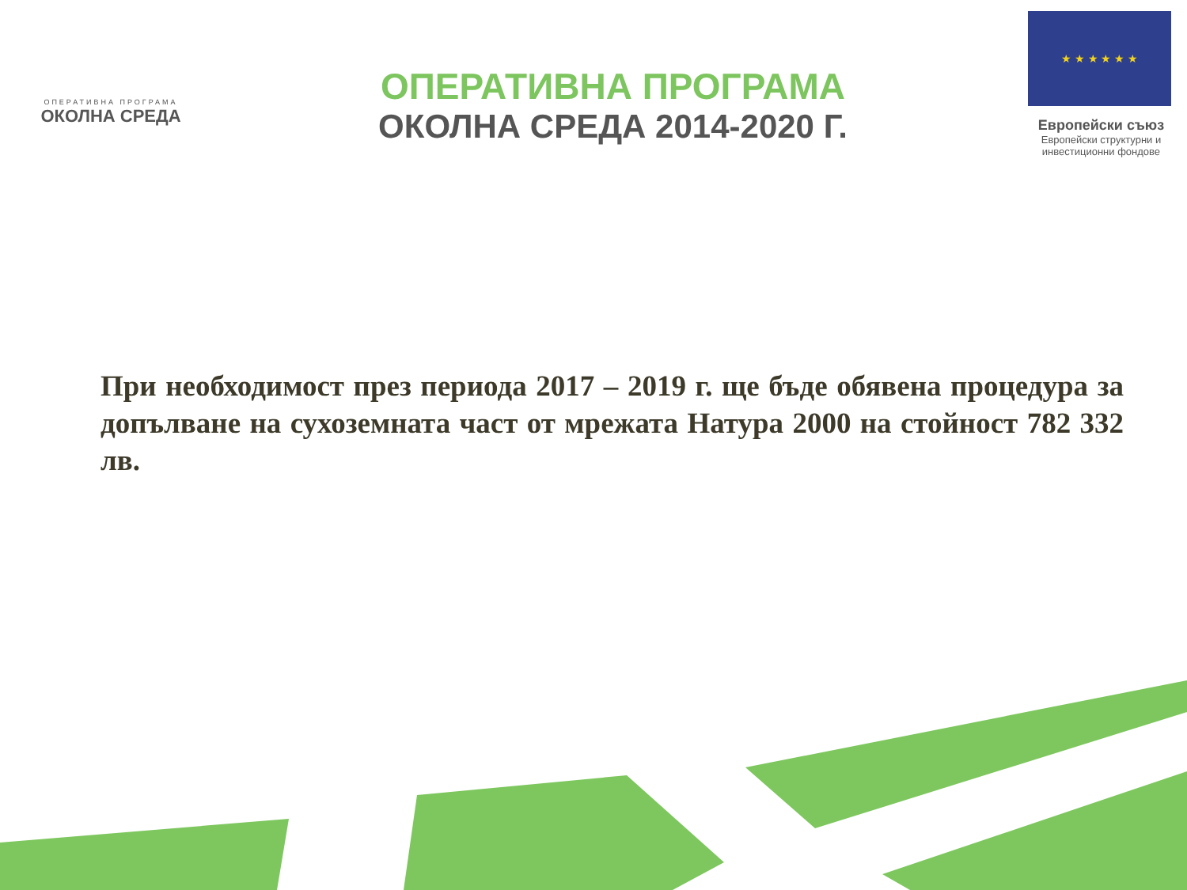ОПЕРАТИВНА ПРОГРАМА
ОКОЛНА СРЕДА
ОПЕРАТИВНА ПРОГРАМА
ОКОЛНА СРЕДА 2014-2020 Г.
★ ★ ★ ★ ★ ★
Европейски съюз
Европейски структурни и инвестиционни фондове
При необходимост през периода 2017 – 2019 г. ще бъде обявена процедура за допълване на сухоземната част от мрежата Натура 2000 на стойност 782 332 лв.